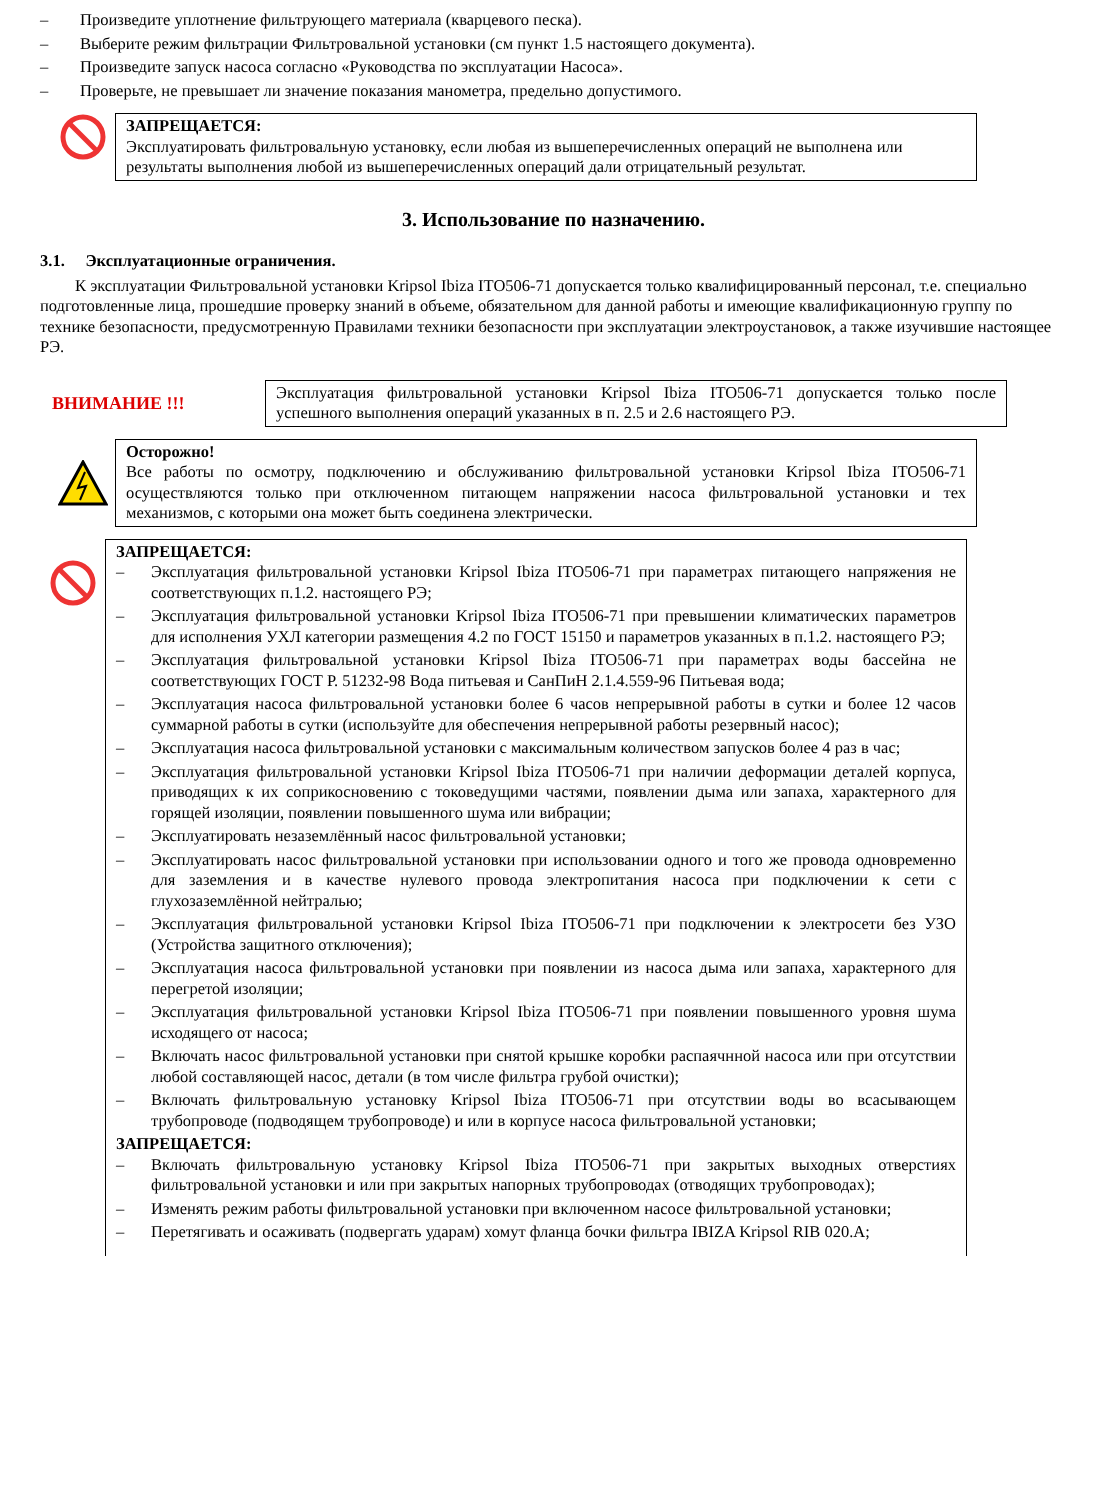– Произведите уплотнение фильтрующего материала (кварцевого песка).
– Выберите режим фильтрации Фильтровальной установки (см пункт 1.5 настоящего документа).
– Произведите запуск насоса согласно «Руководства по эксплуатации Насоса».
– Проверьте, не превышает ли значение показания манометра, предельно допустимого.
ЗАПРЕЩАЕТСЯ:
Эксплуатировать фильтровальную установку, если любая из вышеперечисленных операций не выполнена или результаты выполнения любой из вышеперечисленных операций дали отрицательный результат.
3. Использование по назначению.
3.1. Эксплуатационные ограничения.
К эксплуатации Фильтровальной установки Kripsol Ibiza ITO506-71 допускается только квалифицированный персонал, т.е. специально подготовленные лица, прошедшие проверку знаний в объеме, обязательном для данной работы и имеющие квалификационную группу по технике безопасности, предусмотренную Правилами техники безопасности при эксплуатации электроустановок, а также изучившие настоящее РЭ.
ВНИМАНИЕ !!!
Эксплуатация фильтровальной установки Kripsol Ibiza ITO506-71 допускается только после успешного выполнения операций указанных в п. 2.5 и 2.6 настоящего РЭ.
Осторожно!
Все работы по осмотру, подключению и обслуживанию фильтровальной установки Kripsol Ibiza ITO506-71 осуществляются только при отключенном питающем напряжении насоса фильтровальной установки и тех механизмов, с которыми она может быть соединена электрически.
ЗАПРЕЩАЕТСЯ:
– Эксплуатация фильтровальной установки Kripsol Ibiza ITO506-71 при параметрах питающего напряжения не соответствующих п.1.2. настоящего РЭ;
– Эксплуатация фильтровальной установки Kripsol Ibiza ITO506-71 при превышении климатических параметров для исполнения УХЛ категории размещения 4.2 по ГОСТ 15150 и параметров указанных в п.1.2. настоящего РЭ;
– Эксплуатация фильтровальной установки Kripsol Ibiza ITO506-71 при параметрах воды бассейна не соответствующих ГОСТ Р. 51232-98 Вода питьевая и СанПиН 2.1.4.559-96 Питьевая вода;
– Эксплуатация насоса фильтровальной установки более 6 часов непрерывной работы в сутки и более 12 часов суммарной работы в сутки (используйте для обеспечения непрерывной работы резервный насос);
– Эксплуатация насоса фильтровальной установки с максимальным количеством запусков более 4 раз в час;
– Эксплуатация фильтровальной установки Kripsol Ibiza ITO506-71 при наличии деформации деталей корпуса, приводящих к их соприкосновению с токоведущими частями, появлении дыма или запаха, характерного для горящей изоляции, появлении повышенного шума или вибрации;
– Эксплуатировать незаземлённый насос фильтровальной установки;
– Эксплуатировать насос фильтровальной установки при использовании одного и того же провода одновременно для заземления и в качестве нулевого провода электропитания насоса при подключении к сети с глухозаземлённой нейтралью;
– Эксплуатация фильтровальной установки Kripsol Ibiza ITO506-71 при подключении к электросети без УЗО (Устройства защитного отключения);
– Эксплуатация насоса фильтровальной установки при появлении из насоса дыма или запаха, характерного для перегретой изоляции;
– Эксплуатация фильтровальной установки Kripsol Ibiza ITO506-71 при появлении повышенного уровня шума исходящего от насоса;
– Включать насос фильтровальной установки при снятой крышке коробки распаячнной насоса или при отсутствии любой составляющей насос, детали (в том числе фильтра грубой очистки);
– Включать фильтровальную установку Kripsol Ibiza ITO506-71 при отсутствии воды во всасывающем трубопроводе (подводящем трубопроводе) и или в корпусе насоса фильтровальной установки;
ЗАПРЕЩАЕТСЯ:
– Включать фильтровальную установку Kripsol Ibiza ITO506-71 при закрытых выходных отверстиях фильтровальной установки и или при закрытых напорных трубопроводах (отводящих трубопроводах);
– Изменять режим работы фильтровальной установки при включенном насосе фильтровальной установки;
– Перетягивать и осаживать (подвергать ударам) хомут фланца бочки фильтра IBIZA Kripsol RIB 020.A;